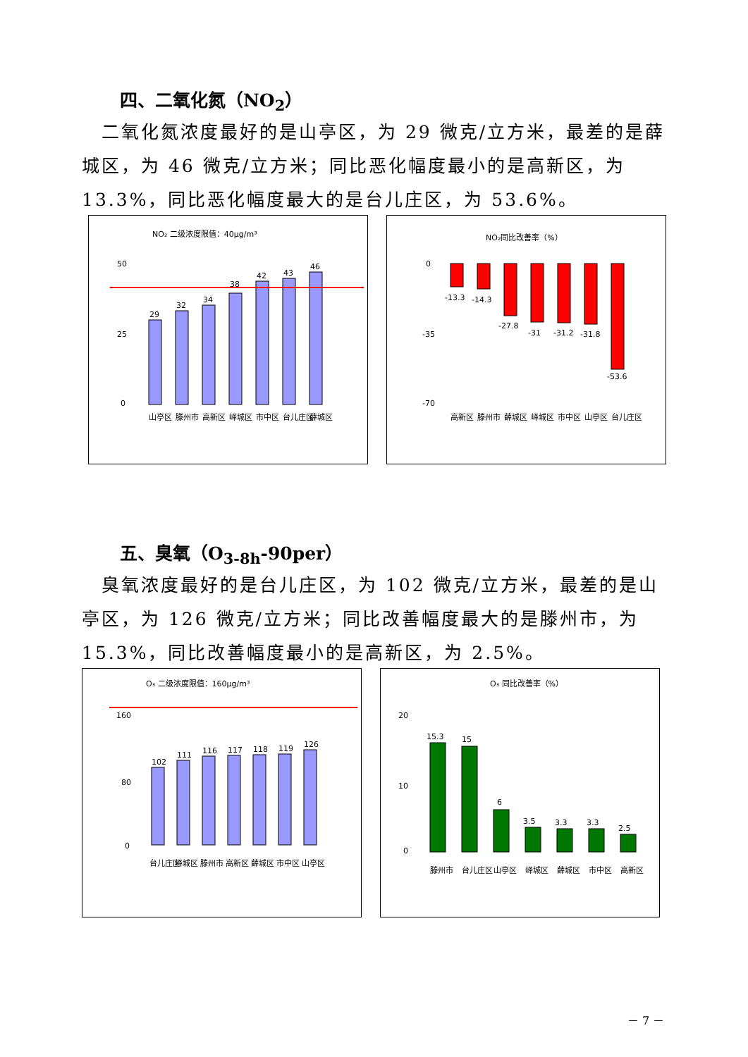四、二氧化氮（NO<sub>2</sub>）
 二氧化氮浓度最好的是山亭区，为 29 微克/立方米，最差的是薛城区，为 46 微克/立方米；同比恶化幅度最小的是高新区，为 13.3%，同比恶化幅度最大的是台儿庄区，为 53.6%。
NO₂ 二级浓度限值：40μg/m³
50
25
0
29
32
34
38
42
43
46
山亭区
滕州市
高新区
峄城区
市中区
台儿庄区
薛城区
NO₂同比改善率（%）
0
-35
-70
-13.3
-14.3
-27.8
-31
-31.2
-31.8
-53.6
高新区
滕州市
薛城区
峄城区
市中区
山亭区
台儿庄区
五、臭氧（O<sub>3-8h</sub>-90per）
 臭氧浓度最好的是台儿庄区，为 102 微克/立方米，最差的是山亭区，为 126 微克/立方米；同比改善幅度最大的是滕州市，为 15.3%，同比改善幅度最小的是高新区，为 2.5%。
O₃ 二级浓度限值：160μg/m³
160
80
0
102
111
116
117
118
119
126
台儿庄区
峄城区
滕州市
高新区
薛城区
市中区
山亭区
O₃ 同比改善率（%）
20
10
0
15.3
15
6
3.5
3.3
3.3
2.5
滕州市
台儿庄区
山亭区
峄城区
薛城区
市中区
高新区
－ 7 －